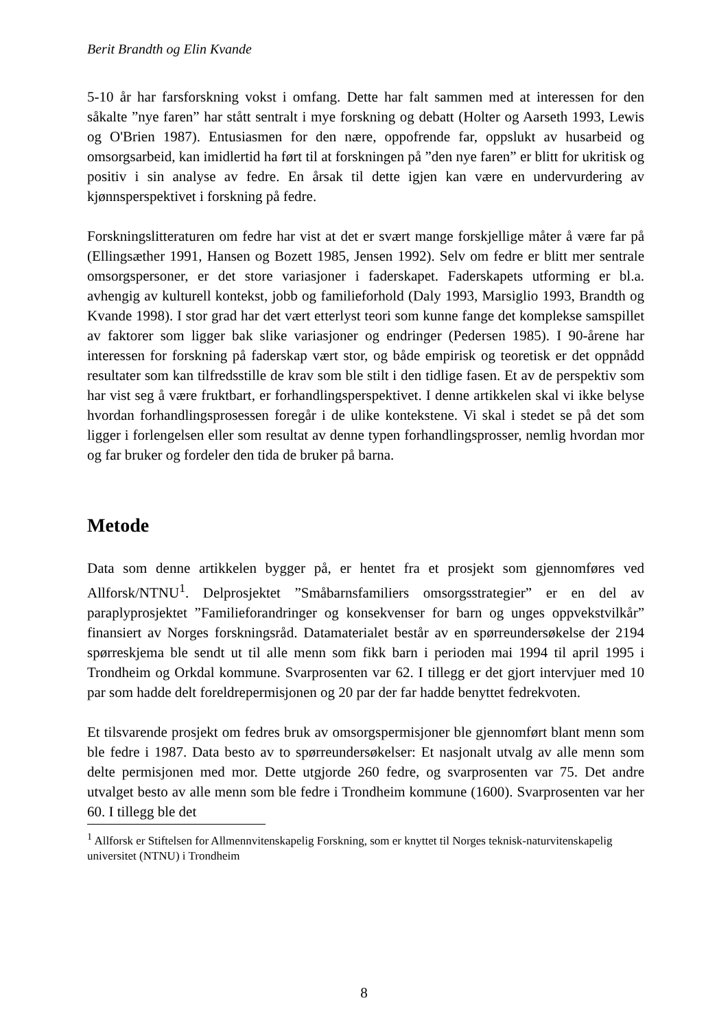Berit Brandth og Elin Kvande
5-10 år har farsforskning vokst i omfang. Dette har falt sammen med at interessen for den såkalte ”nye faren” har stått sentralt i mye forskning og debatt (Holter og Aarseth 1993, Lewis og O'Brien 1987). Entusiasmen for den nære, oppofrende far, oppslukt av husarbeid og omsorgsarbeid, kan imidlertid ha ført til at forskningen på ”den nye faren” er blitt for ukritisk og positiv i sin analyse av fedre. En årsak til dette igjen kan være en undervurdering av kjønnsperspektivet i forskning på fedre.
Forskningslitteraturen om fedre har vist at det er svært mange forskjellige måter å være far på (Ellingsæther 1991, Hansen og Bozett 1985, Jensen 1992). Selv om fedre er blitt mer sentrale omsorgspersoner, er det store variasjoner i faderskapet. Faderskapets utforming er bl.a. avhengig av kulturell kontekst, jobb og familieforhold (Daly 1993, Marsiglio 1993, Brandth og Kvande 1998). I stor grad har det vært etterlyst teori som kunne fange det komplekse samspillet av faktorer som ligger bak slike variasjoner og endringer (Pedersen 1985). I 90-årene har interessen for forskning på faderskap vært stor, og både empirisk og teoretisk er det oppnådd resultater som kan tilfredsstille de krav som ble stilt i den tidlige fasen. Et av de perspektiv som har vist seg å være fruktbart, er forhandlingsperspektivet. I denne artikkelen skal vi ikke belyse hvordan forhandlingsprosessen foregår i de ulike kontekstene. Vi skal i stedet se på det som ligger i forlengelsen eller som resultat av denne typen forhandlingsprosser, nemlig hvordan mor og far bruker og fordeler den tida de bruker på barna.
Metode
Data som denne artikkelen bygger på, er hentet fra et prosjekt som gjennomføres ved Allforsk/NTNU<sup>1</sup>. Delprosjektet ”Småbarnsfamiliers omsorgsstrategier” er en del av paraplyprosjektet ”Familieforandringer og konsekvenser for barn og unges oppvekstvilkår” finansiert av Norges forskningsråd. Datamaterialet består av en spørreundersøkelse der 2194 spørreskjema ble sendt ut til alle menn som fikk barn i perioden mai 1994 til april 1995 i Trondheim og Orkdal kommune. Svarprosenten var 62. I tillegg er det gjort intervjuer med 10 par som hadde delt foreldrepermisjonen og 20 par der far hadde benyttet fedrekvoten.
Et tilsvarende prosjekt om fedres bruk av omsorgspermisjoner ble gjennomført blant menn som ble fedre i 1987. Data besto av to spørreundersøkelser: Et nasjonalt utvalg av alle menn som delte permisjonen med mor. Dette utgjorde 260 fedre, og svarprosenten var 75. Det andre utvalget besto av alle menn som ble fedre i Trondheim kommune (1600). Svarprosenten var her 60. I tillegg ble det
<sup>1</sup> Allforsk er Stiftelsen for Allmennvitenskapelig Forskning, som er knyttet til Norges teknisk-naturvitenskapelig universitet (NTNU) i Trondheim
8